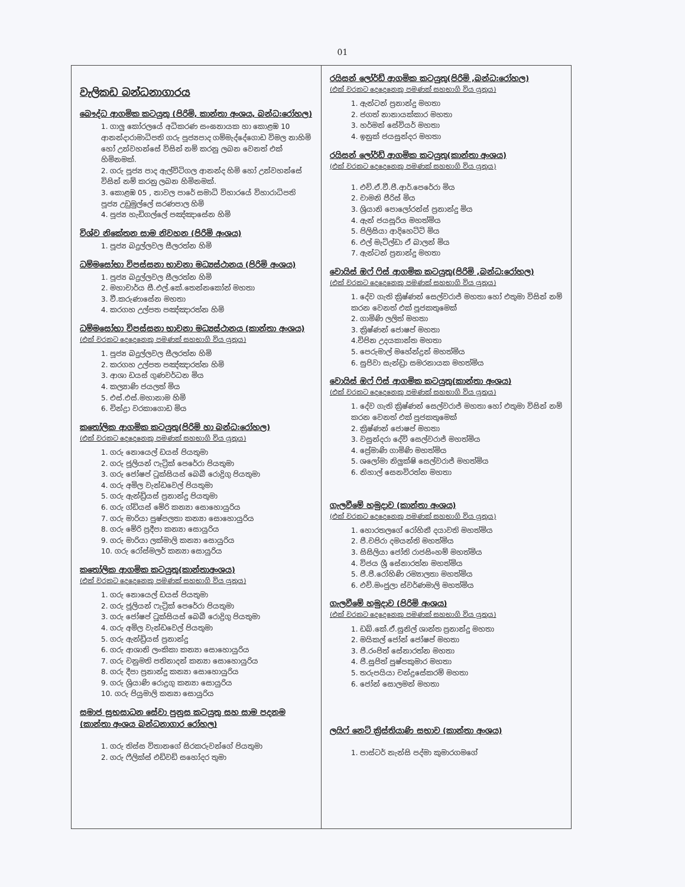01
වැලිකඩ බන්ධනාගාරය
බෞද්ධ ආගමික කටයුතු (පිරිමි, කාන්තා අංශය, බන්ධ:රෝහල)
1. ගාලු කෝරලයේ අධිකරණ සංඝනායක හා කොළඹ 10 ආනන්දාරාමාධිපති ගරු පූජ්‍යපාද ගම්මැද්දේගොඩ විමල නාහිමි හෝ උන්වහන්සේ විසින් නම් කරනු ලබන වෙනත් එක් හිමිනමක්.
2. ගරු පූජ්‍ය පාද ඇල්විටිගල ආනන්ද හිමි හෝ උන්වහන්සේ විසින් නම් කරනු ලබන හිමිනමක්.
3. කොළඹ 05 , නාවල පාරේ සමාධි විහාරයේ විහාරාධිපති පූජ්‍ය උඩුමුල්ලේ සරණපාල හිමි
4. පූජ්‍ය හැඩිගල්ලේ පඤ්ඤාසේන හිමි
විශ්ව නිකේතන සාම නිවහන (පිරිමි අංශය)
1. පූජ්‍ය බදුල්ලවල සීලරත්න හිමි
ධම්මසෝභා විපස්සනා භාවනා මධ්‍යස්ථානය (පිරිමි අංශය)
1. පූජ්‍ය බදුල්ලවල සීලරත්න හිමි
2. මහාචාර්ය සී.එල්.කේ.තෙන්නකෝන් මහතා
3. වී.කරුණාසේන මහතා
4. කරගහ උල්පත පඤ්ඤාරත්න හිමි
ධම්මසෝභා විපස්සනා භාවනා මධ්‍යස්ථානය (කාන්තා අංශය)
(එක් වරකට දෙදෙනෙකු පමණක් සහභාගි විය යුතුය)
1. පූජ්‍ය බදුල්ලවල සීලරත්න හිමි
2. කරගහ උල්පත පඤ්ඤාරත්න හිමි
3. ආශා ඩයස් ගුණවර්ධන මිය
4. කල්‍යාණි ජයලත් මිය
5. එස්.එස්.මහානාම හිමි
6. චින්ද්‍රා වරකාගොඩ මිය
කතෝලික ආගමික කටයුතු(පිරිමි හා බන්ධ:රෝහල)
(එක් වරකට දෙදෙනෙකු පමණක් සහභාගි විය යුතුය)
1. ගරු නොයෙල් ඩයස් පියතුමා
2. ගරු ජූලියන් ෆැට්‍රික් පෙරේරා පියතුමා
3. ගරු ජෝෂප් ටූක්සියස් බෙබී රොද්‍රිගු පියතුමා
4. ගරු අමිල වැන්ඩවෙල් පියතුමා
5. ගරු ඇන්ඩ්‍රියස් ප්‍රනාන්දු පියතුමා
6. ගරු ග්ඩියස් මේරි කන්‍යා සොහොයුරිය
7. ගරු මාරියා පුෂ්පලතා කන්‍යා සොහොයුරිය
8. ගරු මේරි ප්‍රදීපා කන්‍යා සොයුරිය
9. ගරු මාරියා ලක්මාලි කන්‍යා සොයුරිය
10. ගරු රෝස්මලර් කන්‍යා සොයුරිය
කතෝලික ආගමික කටයුතු(කාන්තාඅංශය)
(එක් වරකට දෙදෙනෙකු පමණක් සහභාගි විය යුතුය)
1. ගරු නොයෙල් ඩයස් පියතුමා
2. ගරු ජූලියන් ෆැට්‍රික් පෙරේරා පියතුමා
3. ගරු ජෝෂප් ටූක්සියස් බෙබී රොද්‍රිගු පියතුමා
4. ගරු අමිල වැන්ඩවෙල් පියතුමා
5. ගරු ඇන්ඩ්‍රියස් ප්‍රනාන්දු
6. ගරු ආශානි ලංකිකා කන්‍යා සොහොයුරිය
7. ගරු චනුමති පතිනාදන් කන්‍යා සොහොයුරිය
8. ගරු දීපා ප්‍රනාන්දු කන්‍යා සොහොයුරිය
9. ගරු ශ්‍රියාණි රොද්‍රගු කන්‍යා සොයුරිය
10. ගරු පියුමාලි කන්‍යා සොයුරිය
සමාජ සුභසාධන සේවා පුනුස කටයුතු සහ සාම පදනම (කාන්තා අංශය බන්ධනාගාර රෝහල)
1. ගරු තිස්ස විතානගේ සිරකරුවන්ගේ පියතුමා
2. ගරු ෆීලික්ස් එඩ්වඩ් සහෝදර තුමා
රයිසන් ලෝර්ඩ් ආගමික කටයුතු(පිරිමි ,බන්ධ:රෝහල)
(එක් වරකට දෙදෙනෙකු පමණක් සහභාගි විය යුතුය)
1. ඇන්ටන් ප්‍රනාන්දු මහතා
2. ජගත් නානායක්කාර මහතා
3. හර්මන් සේවියර් මහතා
4. ඉනුක් ජයසුන්දර මහතා
රයිසන් ලෝර්ඩ් ආගමික කටයුතු(කාන්තා අංශය)
(එක් වරකට දෙදෙනෙකු පමණක් සහභාගි විය යුතුය)
1. එච්.ඒ.වී.පී.ආර්.පෙරේරා මිය
2. චාමනි පීරිස් මිය
3. ශ්‍රියානි පොලෝරන්ස් ප්‍රනාන්දු මිය
4. ඇන් ජයසූරිය මහත්මිය
5. පිලිසියා ආදිහෙට්ටි මිය
6. එල් මැටිල්ඩා ඒ බාලන් මිය
7. ඇන්ටන් ප්‍රනාන්දු මහතා
වොයිස් ඔෆ් ෆිස් ආගමික කටයුතු(පිරිමි ,බන්ධ:රෝහල)
(එක් වරකට දෙදෙනෙකු පමණක් සහභාගි විය යුතුය)
1. දේව ගැති ක්‍රිෂ්ණන් සෙල්වරාජ් මහතා හෝ එතුමා විසින් නම් කරන වෙනත් එක් පූජකතුමෙක්
2. ගාමිණි ලලිත් මහතා
3. ක්‍රිෂ්ණන් ජොෂප් මහතා
4.චිපින උදයකාන්ත මහතා
5. පෙරුමාල් මහේන්ද්‍රන් මහත්මිය
6. සුජිවා සැන්ඩ්‍රා සමරනායක මහත්මිය
වොයිස් ඔෆ් ෆිස් ආගමික කටයුතු(කාන්තා අංශය)
(එක් වරකට දෙදෙනෙකු පමණක් සහභාගි විය යුතුය)
1. දේව ගැති ක්‍රිෂ්ණන් සෙල්වරාජ් මහතා හෝ එතුමා විසින් නම් කරන වෙනත් එක් පූජකතුමෙක්
2. ක්‍රිෂ්ණන් ජොෂප් මහතා
3. වසුන්දරා දේවි සෙල්වරාජ් මහත්මිය
4. ප්‍රේමාණි ගාමිණි මහත්මිය
5. ශලෝමා නිලුක්ෂි සෙල්වරාජ් මහත්මිය
6. නිහාල් සෙනවිරත්න මහතා
ගැලවීමේ හමුදාව (කාන්තා අංශය)
(එක් වරකට දෙදෙනෙකු පමණක් සහභාගි විය යුතුය)
1. හොරතලගේ රෝහිනී දයාවති මහත්මිය
2. පී.චපිරා දමයන්ති මහත්මිය
3. සිසිලියා ජෝති රාජසිංහම් මහත්මිය
4. විජය ශ්‍රී සේනාරත්න මහත්මිය
5. පී.පී.රෝහිණි රම්‍යාලතා මහත්මිය
6. එච්.මංජුලා ස්වර්ණමාලි මහත්මිය
ගැලවීමේ හමුදාව (පිරිමි අංශය)
(එක් වරකට දෙදෙනෙකු පමණක් සහභාගි විය යුතුය)
1. ඩබ්.කේ.ඒ.සුනිල් ශාන්ත ප්‍රනාන්දු මහතා
2. මයිකල් ජෝන් ජෝෂප් මහතා
3. පී.රංජිත් සේනාරත්න මහතා
4. පී.සුජිත් පුෂ්පකුමාර මහතා
5. තරුපයියා චන්ද්‍රසේකරම් මහතා
6. ජෝන් සොලමන් මහතා
ලයිෆ් නෙට් ක්‍රිස්තියාණි සභාව (කාන්තා අංශය)
1. පාස්ටර් නැන්සි පද්මා කුමාරගමගේ